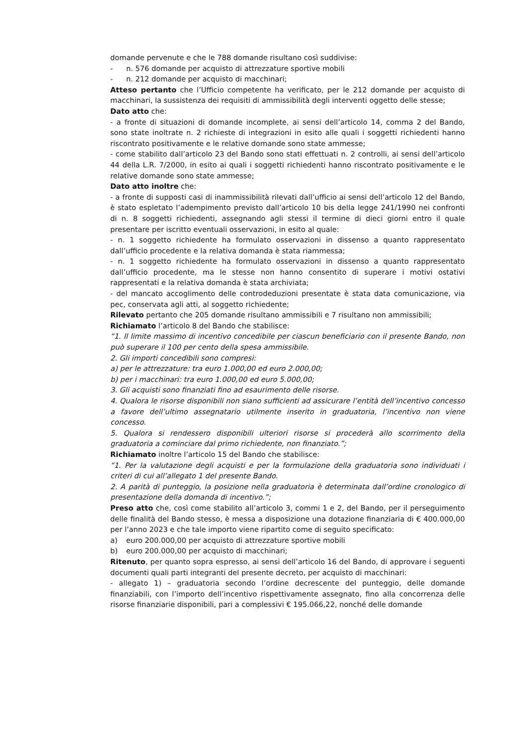domande pervenute e che le 788 domande risultano così suddivise:
- n. 576 domande per acquisto di attrezzature sportive mobili
- n. 212 domande per acquisto di macchinari;
Atteso pertanto che l’Ufficio competente ha verificato, per le 212 domande per acquisto di macchinari, la sussistenza dei requisiti di ammissibilità degli interventi oggetto delle stesse;
Dato atto che:
- a fronte di situazioni di domande incomplete, ai sensi dell’articolo 14, comma 2 del Bando, sono state inoltrate n. 2 richieste di integrazioni in esito alle quali i soggetti richiedenti hanno riscontrato positivamente e le relative domande sono state ammesse;
- come stabilito dall’articolo 23 del Bando sono stati effettuati n. 2 controlli, ai sensi dell’articolo 44 della L.R. 7/2000, in esito ai quali i soggetti richiedenti hanno riscontrato positivamente e le relative domande sono state ammesse;
Dato atto inoltre che:
- a fronte di supposti casi di inammissibilità rilevati dall’ufficio ai sensi dell’articolo 12 del Bando, è stato espletato l’adempimento previsto dall’articolo 10 bis della legge 241/1990 nei confronti di n. 8 soggetti richiedenti, assegnando agli stessi il termine di dieci giorni entro il quale presentare per iscritto eventuali osservazioni, in esito al quale:
- n. 1 soggetto richiedente ha formulato osservazioni in dissenso a quanto rappresentato dall’ufficio procedente e la relativa domanda è stata riammessa;
- n. 1 soggetto richiedente ha formulato osservazioni in dissenso a quanto rappresentato dall’ufficio procedente, ma le stesse non hanno consentito di superare i motivi ostativi rappresentati e la relativa domanda è stata archiviata;
- del mancato accoglimento delle controdeduzioni presentate è stata data comunicazione, via pec, conservata agli atti, al soggetto richiedente;
Rilevato pertanto che 205 domande risultano ammissibili e 7 risultano non ammissibili;
Richiamato l’articolo 8 del Bando che stabilisce:
“1. Il limite massimo di incentivo concedibile per ciascun beneficiario con il presente Bando, non può superare il 100 per cento della spesa ammissibile.
2. Gli importi concedibili sono compresi:
a) per le attrezzature: tra euro 1.000,00 ed euro 2.000,00;
b) per i macchinari: tra euro 1.000,00 ed euro 5.000,00;
3. Gli acquisti sono finanziati fino ad esaurimento delle risorse.
4. Qualora le risorse disponibili non siano sufficienti ad assicurare l’entità dell’incentivo concesso a favore dell’ultimo assegnatario utilmente inserito in graduatoria, l’incentivo non viene concesso.
5. Qualora si rendessero disponibili ulteriori risorse si procederà allo scorrimento della graduatoria a cominciare dal primo richiedente, non finanziato.”;
Richiamato inoltre l’articolo 15 del Bando che stabilisce:
“1. Per la valutazione degli acquisti e per la formulazione della graduatoria sono individuati i criteri di cui all’allegato 1 del presente Bando.
2. A parità di punteggio, la posizione nella graduatoria è determinata dall’ordine cronologico di presentazione della domanda di incentivo.”;
Preso atto che, così come stabilito all’articolo 3, commi 1 e 2, del Bando, per il perseguimento delle finalità del Bando stesso, è messa a disposizione una dotazione finanziaria di € 400.000,00 per l’anno 2023 e che tale importo viene ripartito come di seguito specificato:
a) euro 200.000,00 per acquisto di attrezzature sportive mobili
b) euro 200.000,00 per acquisto di macchinari;
Ritenuto, per quanto sopra espresso, ai sensi dell’articolo 16 del Bando, di approvare i seguenti documenti quali parti integranti del presente decreto, per acquisto di macchinari:
- allegato 1) – graduatoria secondo l’ordine decrescente del punteggio, delle domande finanziabili, con l’importo dell’incentivo rispettivamente assegnato, fino alla concorrenza delle risorse finanziarie disponibili, pari a complessivi € 195.066,22, nonché delle domande